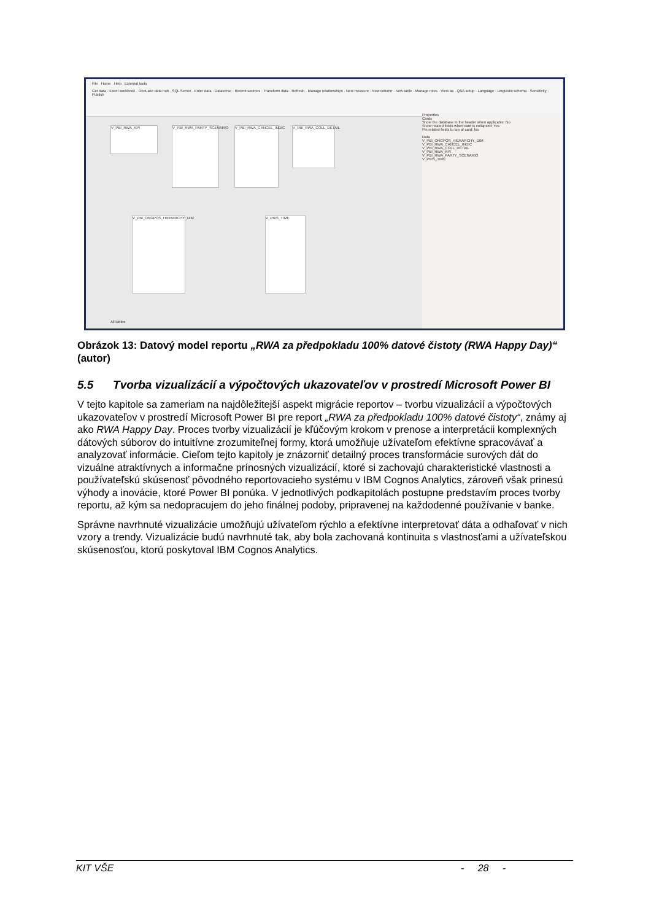File Home Help External tools
Get data · Excel workbook · OneLake data hub · SQL Server · Enter data · Dataverse · Recent sources · Transform data · Refresh · Manage relationships · New measure · New column · New table · Manage roles · View as · Q&A setup · Language · Linguistic schema · Sensitivity · Publish
V_PBI_RWA_KPI
V_PBI_RWA_PARTY_SCENARIO
V_PBI_RWA_CANCEL_INDIC
V_PBI_RWA_COLL_DETAIL
V_PBI_ORGPOS_HIERARCHY_DIM
V_PBIS_TIME
Properties
Cards
Show the database in the header when applicable: No
Show related fields when card is collapsed: Yes
Pin related fields to top of card: No
Data
V_PBI_ORGPOS_HIERARCHY_DIM
V_PBI_RWA_CANCEL_INDIC
V_PBI_RWA_COLL_DETAIL
V_PBI_RWA_KPI
V_PBI_RWA_PARTY_SCENARIO
V_PBIS_TIME
All tables
Obrázok 13: Datový model reportu „RWA za předpokladu 100% datové čistoty (RWA Happy Day)“ (autor)
5.5 Tvorba vizualizácií a výpočtových ukazovateľov v prostredí Microsoft Power BI
V tejto kapitole sa zameriam na najdôležitejší aspekt migrácie reportov – tvorbu vizualizácií a výpočtových ukazovateľov v prostredí Microsoft Power BI pre report „RWA za předpokladu 100% datové čistoty“, známy aj ako RWA Happy Day. Proces tvorby vizualizácií je kľúčovým krokom v prenose a interpretácii komplexných dátových súborov do intuitívne zrozumiteľnej formy, ktorá umožňuje užívateľom efektívne spracovávať a analyzovať informácie. Cieľom tejto kapitoly je znázorniť detailný proces transformácie surových dát do vizuálne atraktívnych a informačne prínosných vizualizácií, ktoré si zachovajú charakteristické vlastnosti a používateľskú skúsenosť pôvodného reportovacieho systému v IBM Cognos Analytics, zároveň však prinesú výhody a inovácie, ktoré Power BI ponúka. V jednotlivých podkapitolách postupne predstavím proces tvorby reportu, až kým sa nedopracujem do jeho finálnej podoby, pripravenej na každodenné používanie v banke.
Správne navrhnuté vizualizácie umožňujú užívateľom rýchlo a efektívne interpretovať dáta a odhaľovať v nich vzory a trendy. Vizualizácie budú navrhnuté tak, aby bola zachovaná kontinuita s vlastnosťami a užívateľskou skúsenosťou, ktorú poskytoval IBM Cognos Analytics.
KIT VŠE - 28 -